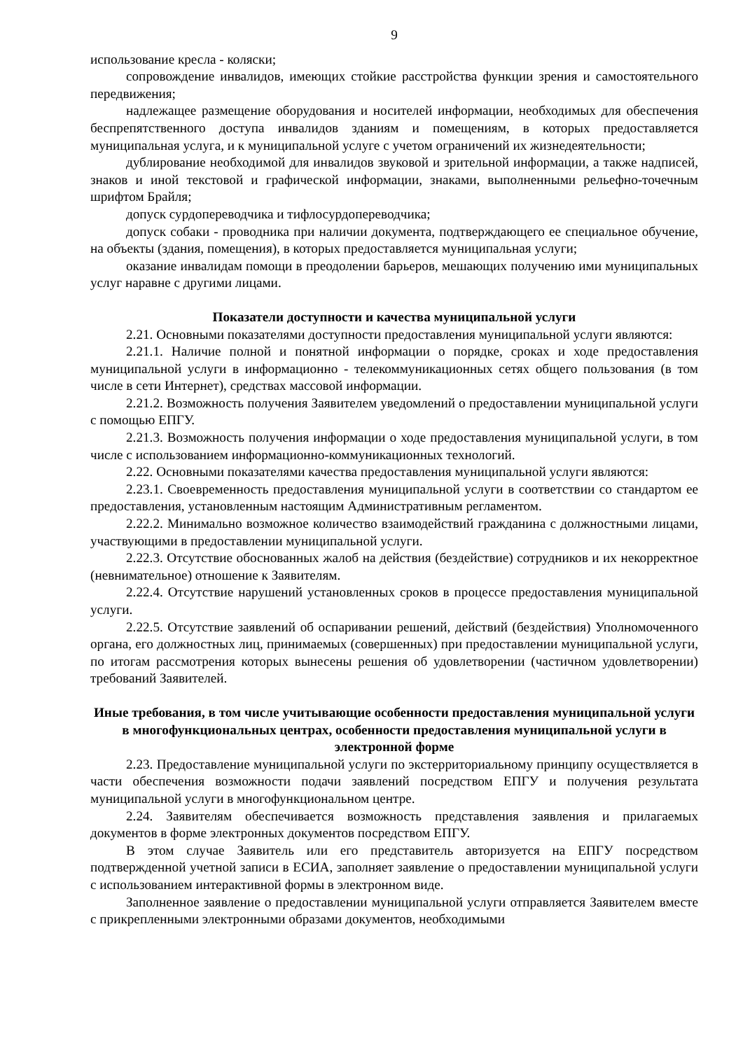9
использование кресла - коляски;
сопровождение инвалидов, имеющих стойкие расстройства функции зрения и самостоятельного передвижения;
надлежащее размещение оборудования и носителей информации, необходимых для обеспечения беспрепятственного доступа инвалидов зданиям и помещениям, в которых предоставляется муниципальная услуга, и к муниципальной услуге с учетом ограничений их жизнедеятельности;
дублирование необходимой для инвалидов звуковой и зрительной информации, а также надписей, знаков и иной текстовой и графической информации, знаками, выполненными рельефно-точечным шрифтом Брайля;
допуск сурдопереводчика и тифлосурдопереводчика;
допуск собаки - проводника при наличии документа, подтверждающего ее специальное обучение, на объекты (здания, помещения), в которых предоставляется муниципальная услуги;
оказание инвалидам помощи в преодолении барьеров, мешающих получению ими муниципальных услуг наравне с другими лицами.
Показатели доступности и качества муниципальной услуги
2.21. Основными показателями доступности предоставления муниципальной услуги являются:
2.21.1. Наличие полной и понятной информации о порядке, сроках и ходе предоставления муниципальной услуги в информационно - телекоммуникационных сетях общего пользования (в том числе в сети Интернет), средствах массовой информации.
2.21.2. Возможность получения Заявителем уведомлений о предоставлении муниципальной услуги с помощью ЕПГУ.
2.21.3. Возможность получения информации о ходе предоставления муниципальной услуги, в том числе с использованием информационно-коммуникационных технологий.
2.22. Основными показателями качества предоставления муниципальной услуги являются:
2.23.1. Своевременность предоставления муниципальной услуги в соответствии со стандартом ее предоставления, установленным настоящим Административным регламентом.
2.22.2. Минимально возможное количество взаимодействий гражданина с должностными лицами, участвующими в предоставлении муниципальной услуги.
2.22.3. Отсутствие обоснованных жалоб на действия (бездействие) сотрудников и их некорректное (невнимательное) отношение к Заявителям.
2.22.4. Отсутствие нарушений установленных сроков в процессе предоставления муниципальной услуги.
2.22.5. Отсутствие заявлений об оспаривании решений, действий (бездействия) Уполномоченного органа, его должностных лиц, принимаемых (совершенных) при предоставлении муниципальной услуги, по итогам рассмотрения которых вынесены решения об удовлетворении (частичном удовлетворении) требований Заявителей.
Иные требования, в том числе учитывающие особенности предоставления муниципальной услуги в многофункциональных центрах, особенности предоставления муниципальной услуги в электронной форме
2.23. Предоставление муниципальной услуги по экстерриториальному принципу осуществляется в части обеспечения возможности подачи заявлений посредством ЕПГУ и получения результата муниципальной услуги в многофункциональном центре.
2.24. Заявителям обеспечивается возможность представления заявления и прилагаемых документов в форме электронных документов посредством ЕПГУ.
В этом случае Заявитель или его представитель авторизуется на ЕПГУ посредством подтвержденной учетной записи в ЕСИА, заполняет заявление о предоставлении муниципальной услуги с использованием интерактивной формы в электронном виде.
Заполненное заявление о предоставлении муниципальной услуги отправляется Заявителем вместе с прикрепленными электронными образами документов, необходимыми